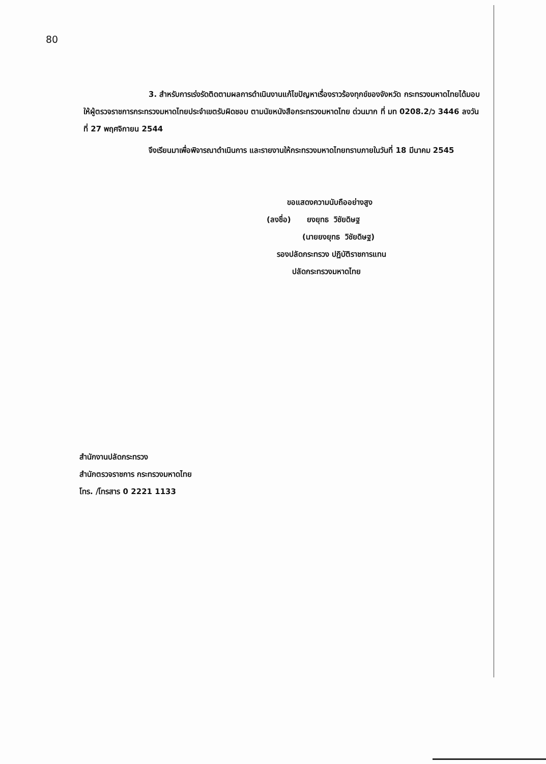80
3. สำหรับการเร่งรัดติดตามผลการดำเนินงานแก้ไขปัญหาเรื่องราวร้องทุกข์ของจังหวัด กระทรวงมหาดไทยได้มอบให้ผู้ตรวจราชการกระทรวงมหาดไทยประจำเขตรับผิดชอบ ตามนัยหนังสือกระทรวงมหาดไทย ด่วนมาก ที่ มท 0208.2/ว 3446 ลงวันที่ 27 พฤศจิกายน 2544
จึงเรียนมาเพื่อพิจารณาดำเนินการ และรายงานให้กระทรวงมหาดไทยทราบภายในวันที่ 18 มีนาคม 2545
ขอแสดงความนับถืออย่างสูง
(ลงชื่อ) ยงยุทธ วิชัยดิษฐ
(นายยงยุทธ วิชัยดิษฐ)
รองปลัดกระทรวง ปฏิบัติราชการแทน
ปลัดกระทรวงมหาดไทย
สำนักงานปลัดกระทรวง
สำนักตรวจราชการ กระทรวงมหาดไทย
โทร. /โทรสาร 0 2221 1133